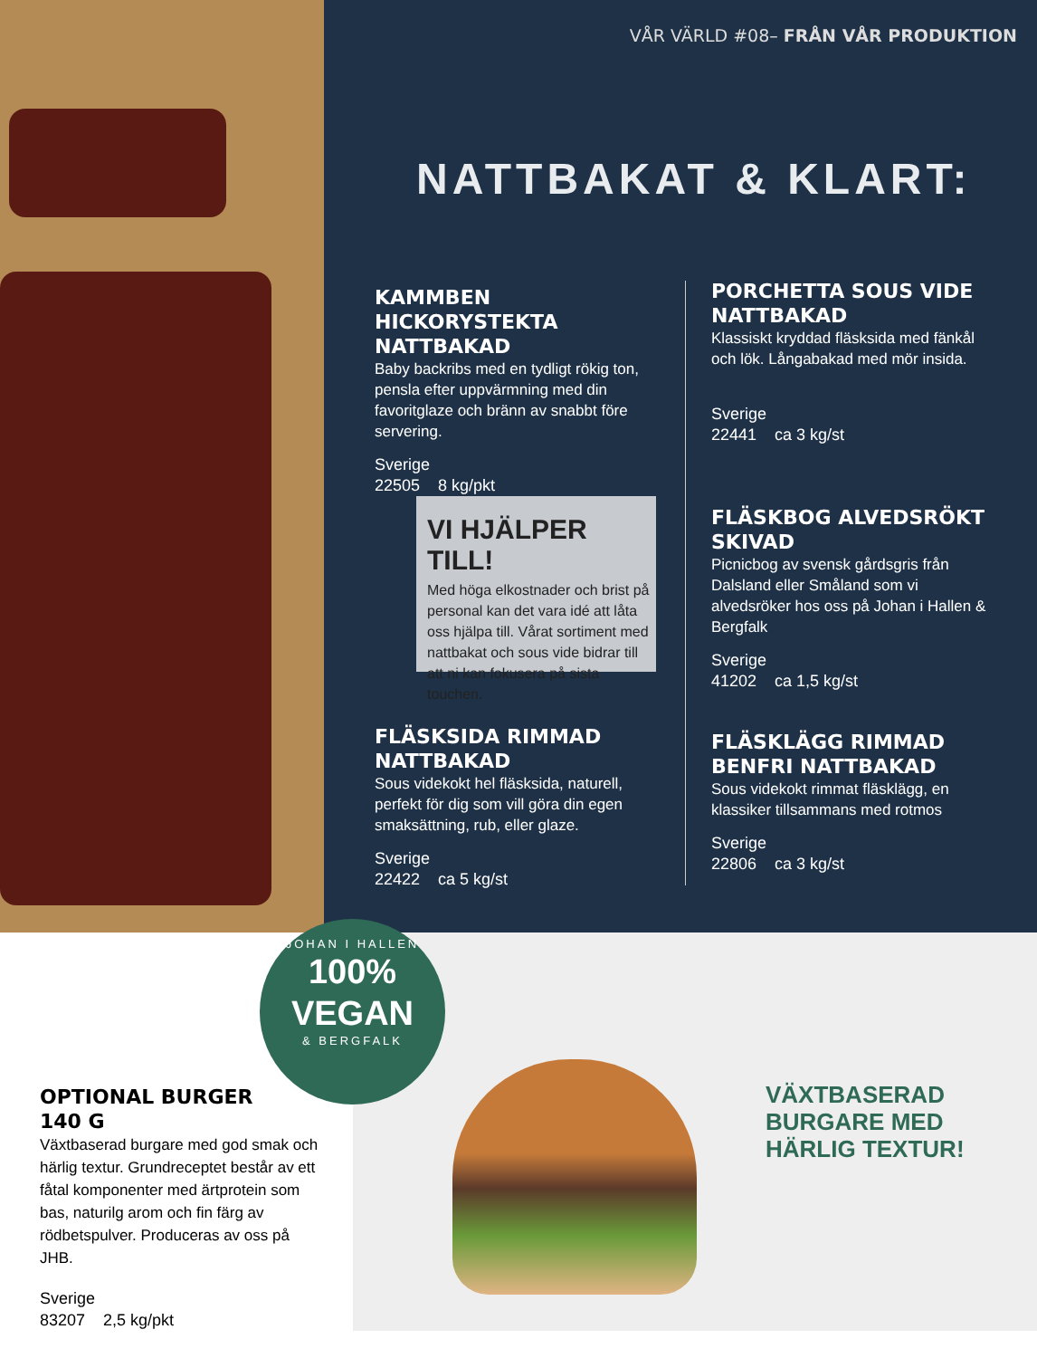VÅR VÄRLD #08– FRÅN VÅR PRODUKTION
NATTBAKAT & KLART:
KAMMBEN HICKORYSTEKTA NATTBAKAD
Baby backribs med en tydligt rökig ton, pensla efter uppvärmning med din favoritglaze och bränn av snabbt före servering.
Sverige
22505 8 kg/pkt
PORCHETTA SOUS VIDE NATTBAKAD
Klassiskt kryddad fläsksida med fänkål och lök. Långabakad med mör insida.
Sverige
22441 ca 3 kg/st
VI HJÄLPER TILL!
Med höga elkostnader och brist på personal kan det vara idé att låta oss hjälpa till. Vårat sortiment med nattbakat och sous vide bidrar till att ni kan fokusera på sista touchen.
FLÄSKBOG ALVEDSRÖKT SKIVAD
Picnicbog av svensk gårdsgris från Dalsland eller Småland som vi alvedsröker hos oss på Johan i Hallen & Bergfalk
Sverige
41202 ca 1,5 kg/st
FLÄSKSIDA RIMMAD NATTBAKAD
Sous videkokt hel fläsksida, naturell, perfekt för dig som vill göra din egen smaksättning, rub, eller glaze.
Sverige
22422 ca 5 kg/st
FLÄSKLÄGG RIMMAD BENFRI NATTBAKAD
Sous videkokt rimmat fläsklägg, en klassiker tillsammans med rotmos
Sverige
22806 ca 3 kg/st
JOHAN I HALLEN
100%
VEGAN
& BERGFALK
VÄXTBASERAD
BURGARE MED
HÄRLIG TEXTUR!
OPTIONAL BURGER
140 G
Växtbaserad burgare med god smak och härlig textur. Grundreceptet består av ett fåtal komponenter med ärtprotein som bas, naturilg arom och fin färg av rödbetspulver. Produceras av oss på JHB.
Sverige
83207 2,5 kg/pkt